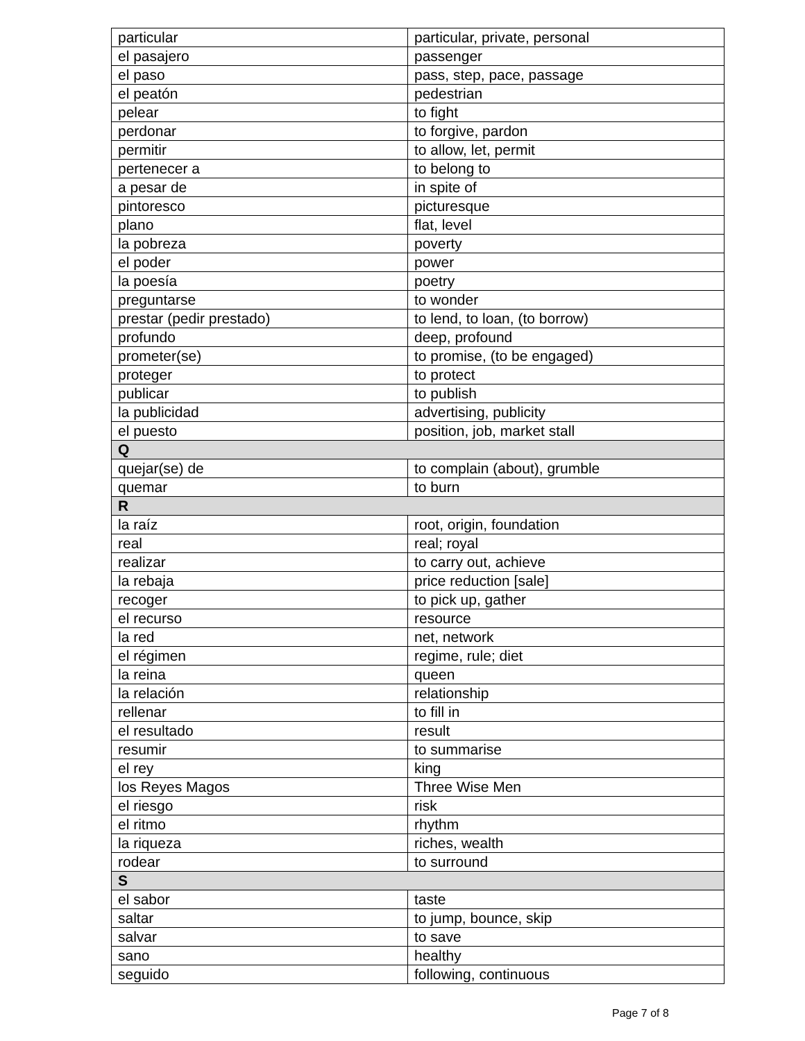| particular | particular, private, personal |
| el pasajero | passenger |
| el paso | pass, step, pace, passage |
| el peatón | pedestrian |
| pelear | to fight |
| perdonar | to forgive, pardon |
| permitir | to allow, let, permit |
| pertenecer a | to belong to |
| a pesar de | in spite of |
| pintoresco | picturesque |
| plano | flat, level |
| la pobreza | poverty |
| el poder | power |
| la poesía | poetry |
| preguntarse | to wonder |
| prestar (pedir prestado) | to lend, to loan, (to borrow) |
| profundo | deep, profound |
| prometer(se) | to promise, (to be engaged) |
| proteger | to protect |
| publicar | to publish |
| la publicidad | advertising, publicity |
| el puesto | position, job, market stall |
| Q | |
| quejar(se) de | to complain (about), grumble |
| quemar | to burn |
| R | |
| la raíz | root, origin, foundation |
| real | real; royal |
| realizar | to carry out, achieve |
| la rebaja | price reduction [sale] |
| recoger | to pick up, gather |
| el recurso | resource |
| la red | net, network |
| el régimen | regime, rule; diet |
| la reina | queen |
| la relación | relationship |
| rellenar | to fill in |
| el resultado | result |
| resumir | to summarise |
| el rey | king |
| los Reyes Magos | Three Wise Men |
| el riesgo | risk |
| el ritmo | rhythm |
| la riqueza | riches, wealth |
| rodear | to surround |
| S | |
| el sabor | taste |
| saltar | to jump, bounce, skip |
| salvar | to save |
| sano | healthy |
| seguido | following, continuous |
Page 7 of 8